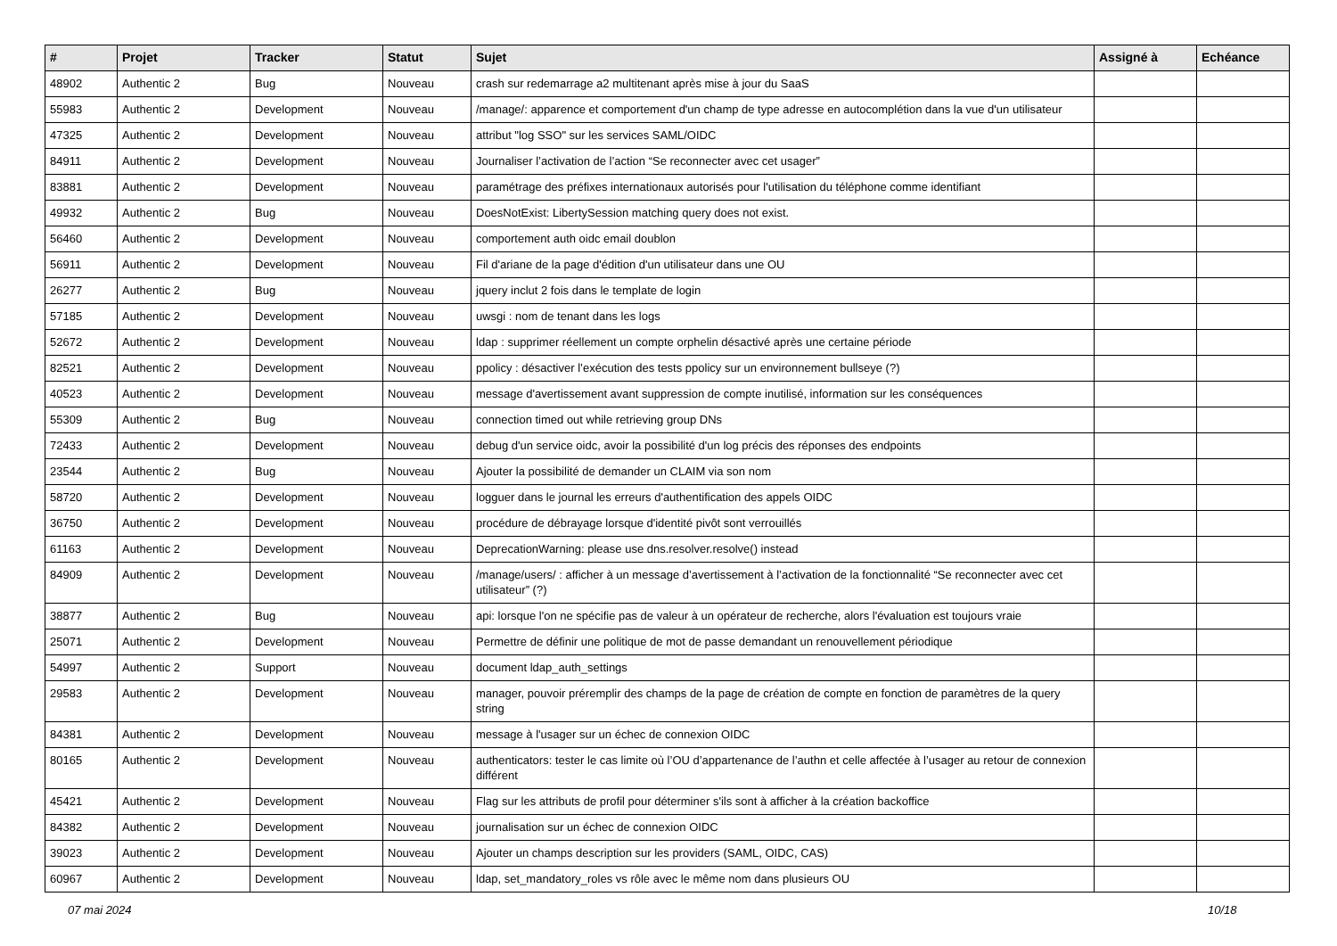| # | Projet | Tracker | Statut | Sujet | Assigné à | Echéance |
| --- | --- | --- | --- | --- | --- | --- |
| 48902 | Authentic 2 | Bug | Nouveau | crash sur redemarrage a2 multitenant après mise à jour du SaaS | | |
| 55983 | Authentic 2 | Development | Nouveau | /manage/: apparence et comportement d'un champ de type adresse en autocomplétion dans la vue d'un utilisateur | | |
| 47325 | Authentic 2 | Development | Nouveau | attribut "log SSO" sur les services SAML/OIDC | | |
| 84911 | Authentic 2 | Development | Nouveau | Journaliser l’activation de l’action “Se reconnecter avec cet usager” | | |
| 83881 | Authentic 2 | Development | Nouveau | paramétrage des préfixes internationaux autorisés pour l'utilisation du téléphone comme identifiant | | |
| 49932 | Authentic 2 | Bug | Nouveau | DoesNotExist: LibertySession matching query does not exist. | | |
| 56460 | Authentic 2 | Development | Nouveau | comportement auth oidc email doublon | | |
| 56911 | Authentic 2 | Development | Nouveau | Fil d'ariane de la page d'édition d'un utilisateur dans une OU | | |
| 26277 | Authentic 2 | Bug | Nouveau | jquery inclut 2 fois dans le template de login | | |
| 57185 | Authentic 2 | Development | Nouveau | uwsgi : nom de tenant dans les logs | | |
| 52672 | Authentic 2 | Development | Nouveau | ldap : supprimer réellement un compte orphelin désactivé après une certaine période | | |
| 82521 | Authentic 2 | Development | Nouveau | ppolicy : désactiver l’exécution des tests ppolicy sur un environnement bullseye (?) | | |
| 40523 | Authentic 2 | Development | Nouveau | message d'avertissement avant suppression de compte inutilisé, information sur les conséquences | | |
| 55309 | Authentic 2 | Bug | Nouveau | connection timed out while retrieving group DNs | | |
| 72433 | Authentic 2 | Development | Nouveau | debug d'un service oidc, avoir la possibilité d'un log précis des réponses des endpoints | | |
| 23544 | Authentic 2 | Bug | Nouveau | Ajouter la possibilité de demander un CLAIM via son nom | | |
| 58720 | Authentic 2 | Development | Nouveau | logguer dans le journal les erreurs d'authentification des appels OIDC | | |
| 36750 | Authentic 2 | Development | Nouveau | procédure de débrayage lorsque d'identité pivôt sont verrouillés | | |
| 61163 | Authentic 2 | Development | Nouveau | DeprecationWarning: please use dns.resolver.resolve() instead | | |
| 84909 | Authentic 2 | Development | Nouveau | /manage/users/ : afficher à un message d’avertissement à l’activation de la fonctionnalité “Se reconnecter avec cet utilisateur” (?) | | |
| 38877 | Authentic 2 | Bug | Nouveau | api: lorsque l'on ne spécifie pas de valeur à un opérateur de recherche, alors l'évaluation est toujours vraie | | |
| 25071 | Authentic 2 | Development | Nouveau | Permettre de définir une politique de mot de passe demandant un renouvellement périodique | | |
| 54997 | Authentic 2 | Support | Nouveau | document ldap_auth_settings | | |
| 29583 | Authentic 2 | Development | Nouveau | manager, pouvoir préremplir des champs de la page de création de compte en fonction de paramètres de la query string | | |
| 84381 | Authentic 2 | Development | Nouveau | message à l'usager sur un échec de connexion OIDC | | |
| 80165 | Authentic 2 | Development | Nouveau | authenticators: tester le cas limite où l’OU d’appartenance de l’authn et celle affectée à l’usager au retour de connexion différent | | |
| 45421 | Authentic 2 | Development | Nouveau | Flag sur les attributs de profil pour déterminer s'ils sont à afficher à la création backoffice | | |
| 84382 | Authentic 2 | Development | Nouveau | journalisation sur un échec de connexion OIDC | | |
| 39023 | Authentic 2 | Development | Nouveau | Ajouter un champs description sur les providers (SAML, OIDC, CAS) | | |
| 60967 | Authentic 2 | Development | Nouveau | ldap, set_mandatory_roles vs rôle avec le même nom dans plusieurs OU | | |
07 mai 2024 10/18